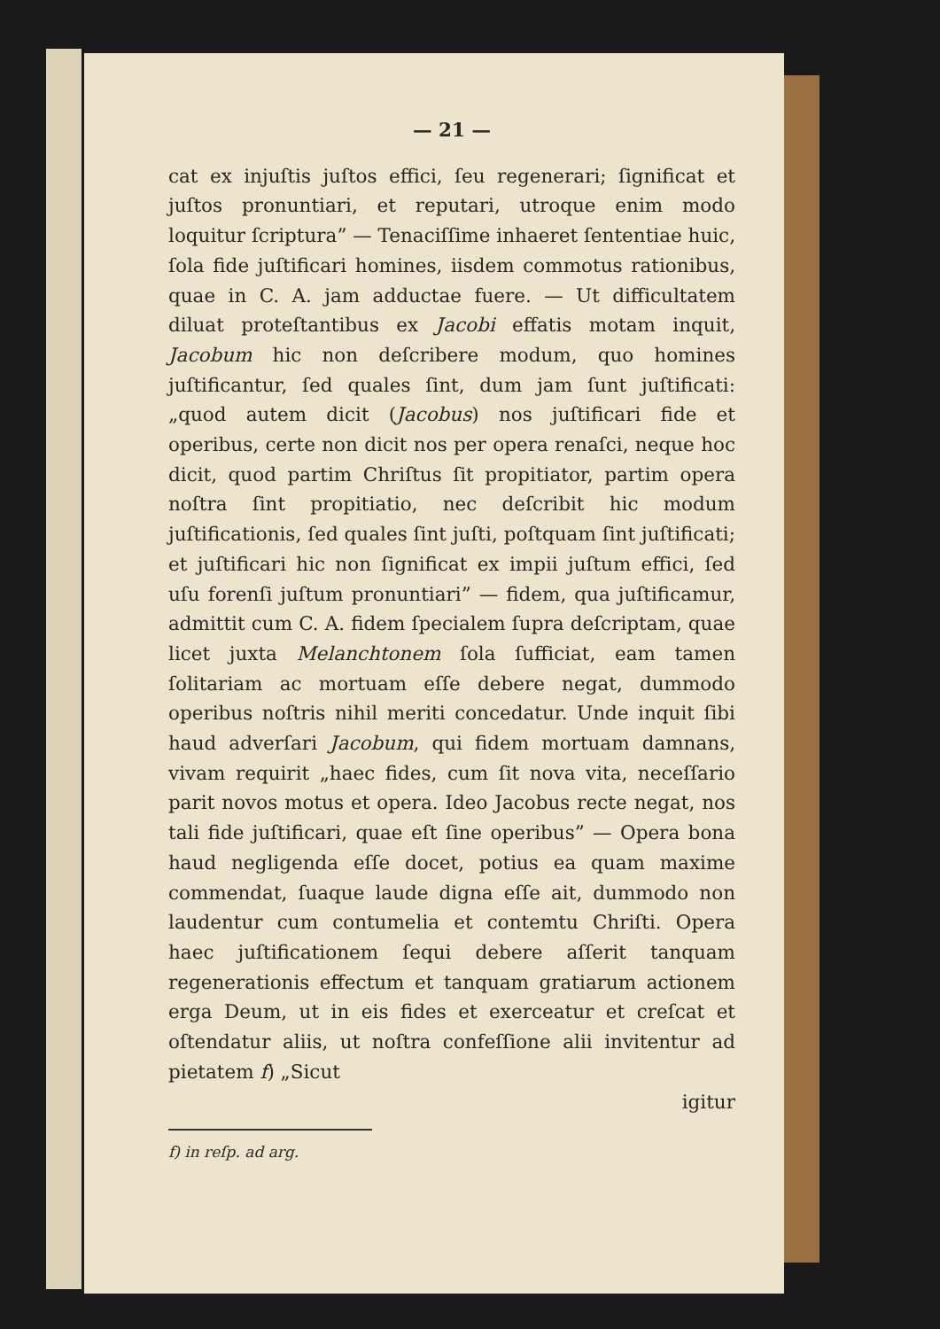— 21 —
cat ex injuſtis juſtos effici, ſeu regenerari; ſignificat et juſtos pronuntiari, et reputari, utroque enim modo loquitur ſcriptura” — Tenaciſſime inhaeret ſententiae huic, ſola fide juſtificari homines, iisdem commotus rationibus, quae in C. A. jam adductae fuere. — Ut difficultatem diluat proteſtantibus ex Jacobi effatis motam inquit, Jacobum hic non deſcribere modum, quo homines juſtificantur, ſed quales ſint, dum jam ſunt juſtificati: „quod autem dicit (Jacobus) nos juſtificari fide et operibus, certe non dicit nos per opera renaſci, neque hoc dicit, quod partim Chriſtus ſit propitiator, partim opera noſtra ſint propitiatio, nec deſcribit hic modum juſtificationis, ſed quales ſint juſti, poſtquam ſint juſtificati; et juſtificari hic non ſignificat ex impii juſtum effici, ſed uſu forenſi juſtum pronuntiari” — fidem, qua juſtificamur, admittit cum C. A. fidem ſpecialem ſupra deſcriptam, quae licet juxta Melanchtonem ſola ſufficiat, eam tamen ſolitariam ac mortuam eſſe debere negat, dummodo operibus noſtris nihil meriti concedatur. Unde inquit ſibi haud adverſari Jacobum, qui fidem mortuam damnans, vivam requirit „haec fides, cum ſit nova vita, neceſſario parit novos motus et opera. Ideo Jacobus recte negat, nos tali fide juſtificari, quae eſt ſine operibus” — Opera bona haud negligenda eſſe docet, potius ea quam maxime commendat, ſuaque laude digna eſſe ait, dummodo non laudentur cum contumelia et contemtu Chriſti. Opera haec juſtificationem ſequi debere aſſerit tanquam regenerationis effectum et tanquam gratiarum actionem erga Deum, ut in eis fides et exerceatur et creſcat et oſtendatur aliis, ut noſtra confeſſione alii invitentur ad pietatem f) „Sicut
igitur
f) in reſp. ad arg.